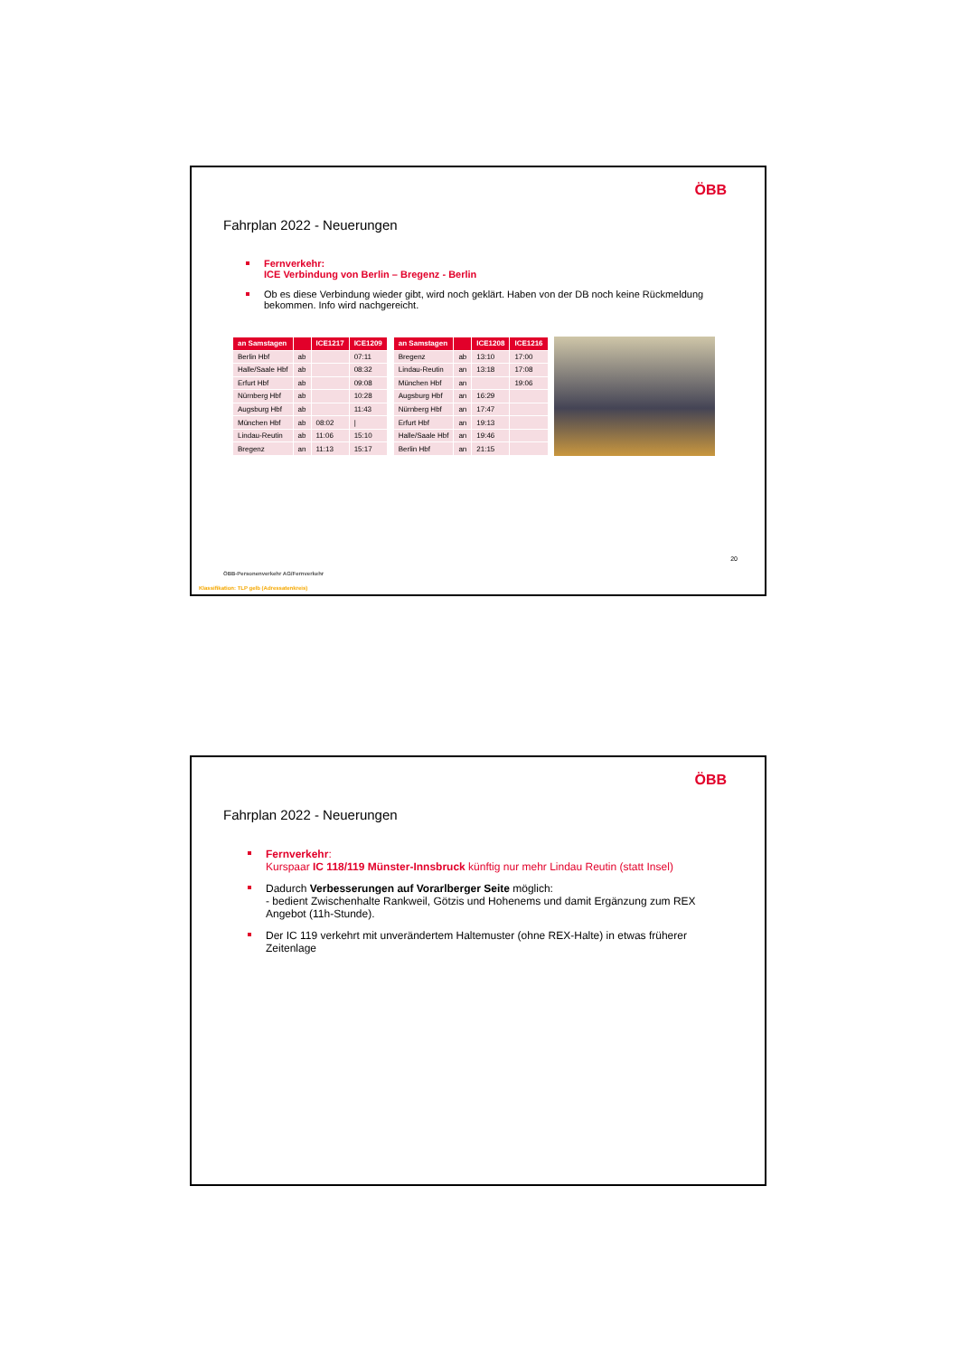ÖBB
Fahrplan 2022 - Neuerungen
Fernverkehr:
ICE Verbindung von Berlin – Bregenz - Berlin
Ob es diese Verbindung wieder gibt, wird noch geklärt. Haben von der DB noch keine Rückmeldung bekommen. Info wird nachgereicht.
| an Samstagen | | ICE1217 | ICE1209 |
| --- | --- | --- | --- |
| Berlin Hbf | ab | | 07:11 |
| Halle/Saale Hbf | ab | | 08:32 |
| Erfurt Hbf | ab | | 09:08 |
| Nürnberg Hbf | ab | | 10:28 |
| Augsburg Hbf | ab | | 11:43 |
| München Hbf | ab | 08:02 | / |
| Lindau-Reutin | ab | 11:06 | 15:10 |
| Bregenz | an | 11:13 | 15:17 |
| an Samstagen | | ICE1208 | ICE1216 |
| --- | --- | --- | --- |
| Bregenz | ab | 13:10 | 17:00 |
| Lindau-Reutin | an | 13:18 | 17:08 |
| München Hbf | an | | 19:06 |
| Augsburg Hbf | an | 16:29 | |
| Nürnberg Hbf | an | 17:47 | |
| Erfurt Hbf | an | 19:13 | |
| Halle/Saale Hbf | an | 19:46 | |
| Berlin Hbf | an | 21:15 | |
20
ÖBB-Personenverkehr AG/Fernverkehr
Klassifikation: TLP gelb (Adressatenkreis)
ÖBB
Fahrplan 2022 - Neuerungen
Fernverkehr:
Kurspaar IC 118/119 Münster-Innsbruck künftig nur mehr Lindau Reutin (statt Insel)
Dadurch Verbesserungen auf Vorarlberger Seite möglich:
- bedient Zwischenhalte Rankweil, Götzis und Hohenems und damit Ergänzung zum REX Angebot (11h-Stunde).
Der IC 119 verkehrt mit unverändertem Haltemuster (ohne REX-Halte) in etwas früherer Zeitenlage